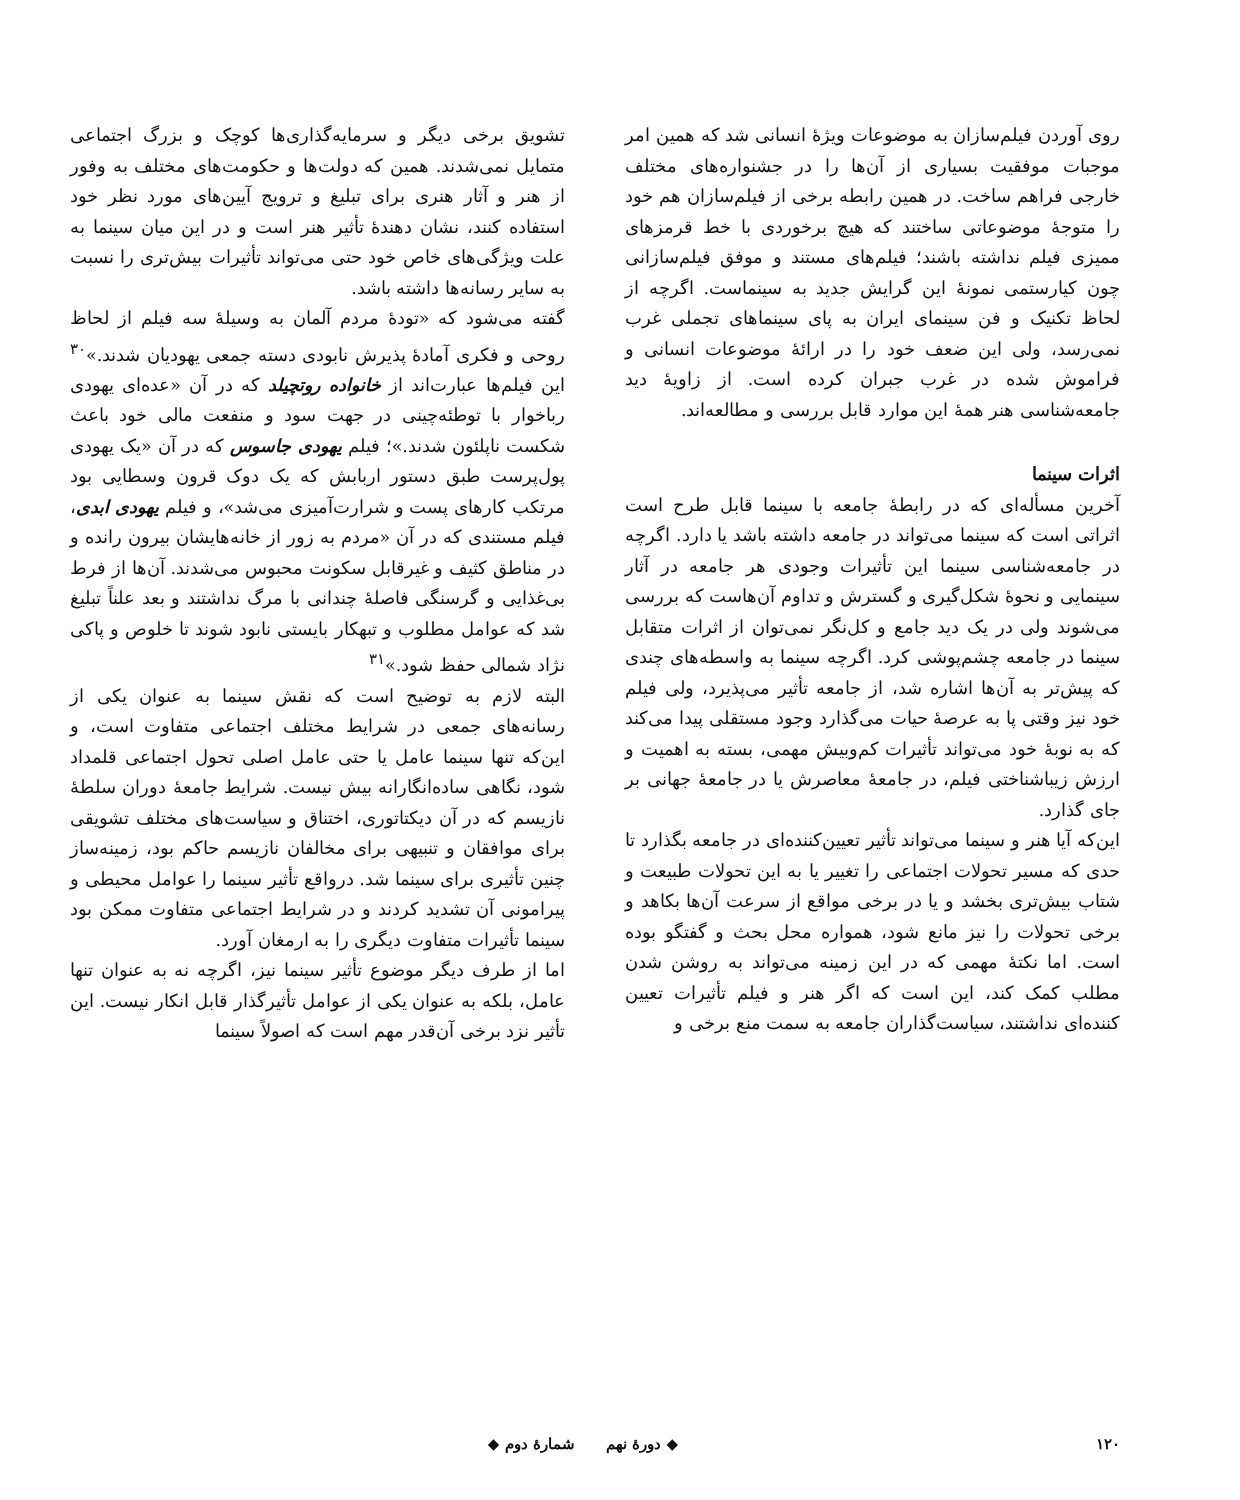روی آوردن فیلم‌سازان به موضوعات ویژهٔ انسانی شد که همین امر موجبات موفقیت بسیاری از آن‌ها را در جشنواره‌های مختلف خارجی فراهم ساخت. در همین رابطه برخی از فیلم‌سازان هم خود را متوجهٔ موضوعاتی ساختند که هیچ برخوردی با خط قرمزهای ممیزی فیلم نداشته باشند؛ فیلم‌های مستند و موفق فیلم‌سازانی چون کیارستمی نمونهٔ این گرایش جدید به سینماست. اگرچه از لحاظ تکنیک و فن سینمای ایران به پای سینماهای تجملی غرب نمی‌رسد، ولی این ضعف خود را در ارائهٔ موضوعات انسانی و فراموش شده در غرب جبران کرده است. از زاویهٔ دید جامعه‌شناسی هنر همهٔ این موارد قابل بررسی و مطالعه‌اند.
اثرات سینما
آخرین مسأله‌ای که در رابطهٔ جامعه با سینما قابل طرح است اثراتی است که سینما می‌تواند در جامعه داشته باشد یا دارد. اگرچه در جامعه‌شناسی سینما این تأثیرات وجودی هر جامعه در آثار سینمایی و نحوهٔ شکل‌گیری و گسترش و تداوم آن‌هاست که بررسی می‌شوند ولی در یک دید جامع و کل‌نگر نمی‌توان از اثرات متقابل سینما در جامعه چشم‌پوشی کرد. اگرچه سینما به واسطه‌های چندی که پیش‌تر به آن‌ها اشاره شد، از جامعه تأثیر می‌پذیرد، ولی فیلم خود نیز وقتی پا به عرصهٔ حیات می‌گذارد وجود مستقلی پیدا می‌کند که به نوبهٔ خود می‌تواند تأثیرات کم‌وبیش مهمی، بسته به اهمیت و ارزش زیباشناختی فیلم، در جامعهٔ معاصرش یا در جامعهٔ جهانی بر جای گذارد.
این‌که آیا هنر و سینما می‌تواند تأثیر تعیین‌کننده‌ای در جامعه بگذارد تا حدی که مسیر تحولات اجتماعی را تغییر یا به این تحولات طبیعت و شتاب بیش‌تری بخشد و یا در برخی مواقع از سرعت آن‌ها بکاهد و برخی تحولات را نیز مانع شود، همواره محل بحث و گفتگو بوده است. اما نکتهٔ مهمی که در این زمینه می‌تواند به روشن شدن مطلب کمک کند، این است که اگر هنر و فیلم تأثیرات تعیین کننده‌ای نداشتند، سیاست‌گذاران جامعه به سمت منع برخی و
تشویق برخی دیگر و سرمایه‌گذاری‌ها کوچک و بزرگ اجتماعی متمایل نمی‌شدند. همین که دولت‌ها و حکومت‌های مختلف به وفور از هنر و آثار هنری برای تبلیغ و ترویج آیین‌های مورد نظر خود استفاده کنند، نشان دهندهٔ تأثیر هنر است و در این میان سینما به علت ویژگی‌های خاص خود حتی می‌تواند تأثیرات بیش‌تری را نسبت به سایر رسانه‌ها داشته باشد.
گفته می‌شود که «تودهٔ مردم آلمان به وسیلهٔ سه فیلم از لحاظ روحی و فکری آمادهٔ پذیرش نابودی دسته جمعی یهودیان شدند.»<sup>۳۰</sup> این فیلم‌ها عبارت‌اند از خانواده روتچیلد که در آن «عده‌ای یهودی رباخوار با توطئه‌چینی در جهت سود و منفعت مالی خود باعث شکست ناپلئون شدند.»؛ فیلم یهودی جاسوس که در آن «یک یهودی پول‌پرست طبق دستور اربابش که یک دوک قرون وسطایی بود مرتکب کارهای پست و شرارت‌آمیزی می‌شد»، و فیلم یهودی ابدی، فیلم مستندی که در آن «مردم به زور از خانه‌هایشان بیرون رانده و در مناطق کثیف و غیرقابل سکونت محبوس می‌شدند. آن‌ها از فرط بی‌غذایی و گرسنگی فاصلهٔ چندانی با مرگ نداشتند و بعد علناً تبلیغ شد که عوامل مطلوب و تبهکار بایستی نابود شوند تا خلوص و پاکی نژاد شمالی حفظ شود.»<sup>۳۱</sup>
البته لازم به توضیح است که نقش سینما به عنوان یکی از رسانه‌های جمعی در شرایط مختلف اجتماعی متفاوت است، و این‌که تنها سینما عامل یا حتی عامل اصلی تحول اجتماعی قلمداد شود، نگاهی ساده‌انگارانه بیش نیست. شرایط جامعهٔ دوران سلطهٔ نازیسم که در آن دیکتاتوری، اختناق و سیاست‌های مختلف تشویقی برای موافقان و تنبیهی برای مخالفان نازیسم حاکم بود، زمینه‌ساز چنین تأثیری برای سینما شد. درواقع تأثیر سینما را عوامل محیطی و پیرامونی آن تشدید کردند و در شرایط اجتماعی متفاوت ممکن بود سینما تأثیرات متفاوت دیگری را به ارمغان آورد.
اما از طرف دیگر موضوع تأثیر سینما نیز، اگرچه نه به عنوان تنها عامل، بلکه به عنوان یکی از عوامل تأثیرگذار قابل انکار نیست. این تأثیر نزد برخی آن‌قدر مهم است که اصولاً سینما
۱۲۰ ◆ دورهٔ نهم شمارهٔ دوم ◆